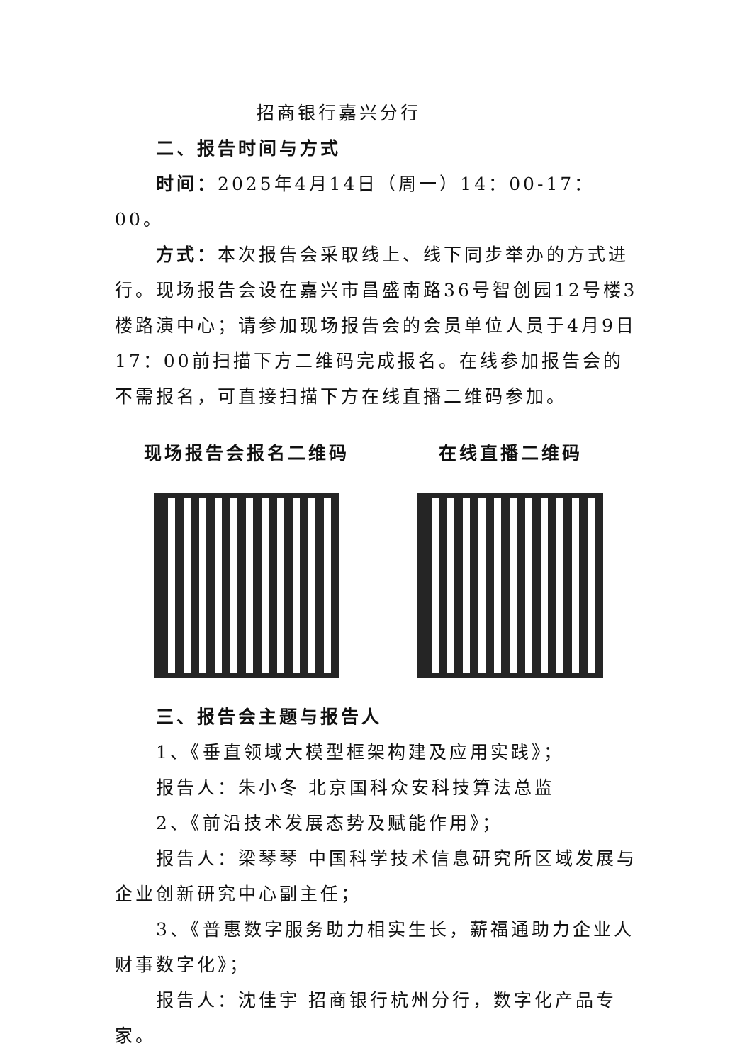招商银行嘉兴分行
二、报告时间与方式
时间：2025年4月14日（周一）14：00-17：00。
方式：本次报告会采取线上、线下同步举办的方式进行。现场报告会设在嘉兴市昌盛南路36号智创园12号楼3楼路演中心；请参加现场报告会的会员单位人员于4月9日17：00前扫描下方二维码完成报名。在线参加报告会的不需报名，可直接扫描下方在线直播二维码参加。
现场报告会报名二维码 在线直播二维码
三、报告会主题与报告人
1、《垂直领域大模型框架构建及应用实践》；
报告人：朱小冬 北京国科众安科技算法总监
2、《前沿技术发展态势及赋能作用》；
报告人：梁琴琴 中国科学技术信息研究所区域发展与企业创新研究中心副主任；
3、《普惠数字服务助力相实生长，薪福通助力企业人财事数字化》；
报告人：沈佳宇 招商银行杭州分行，数字化产品专家。